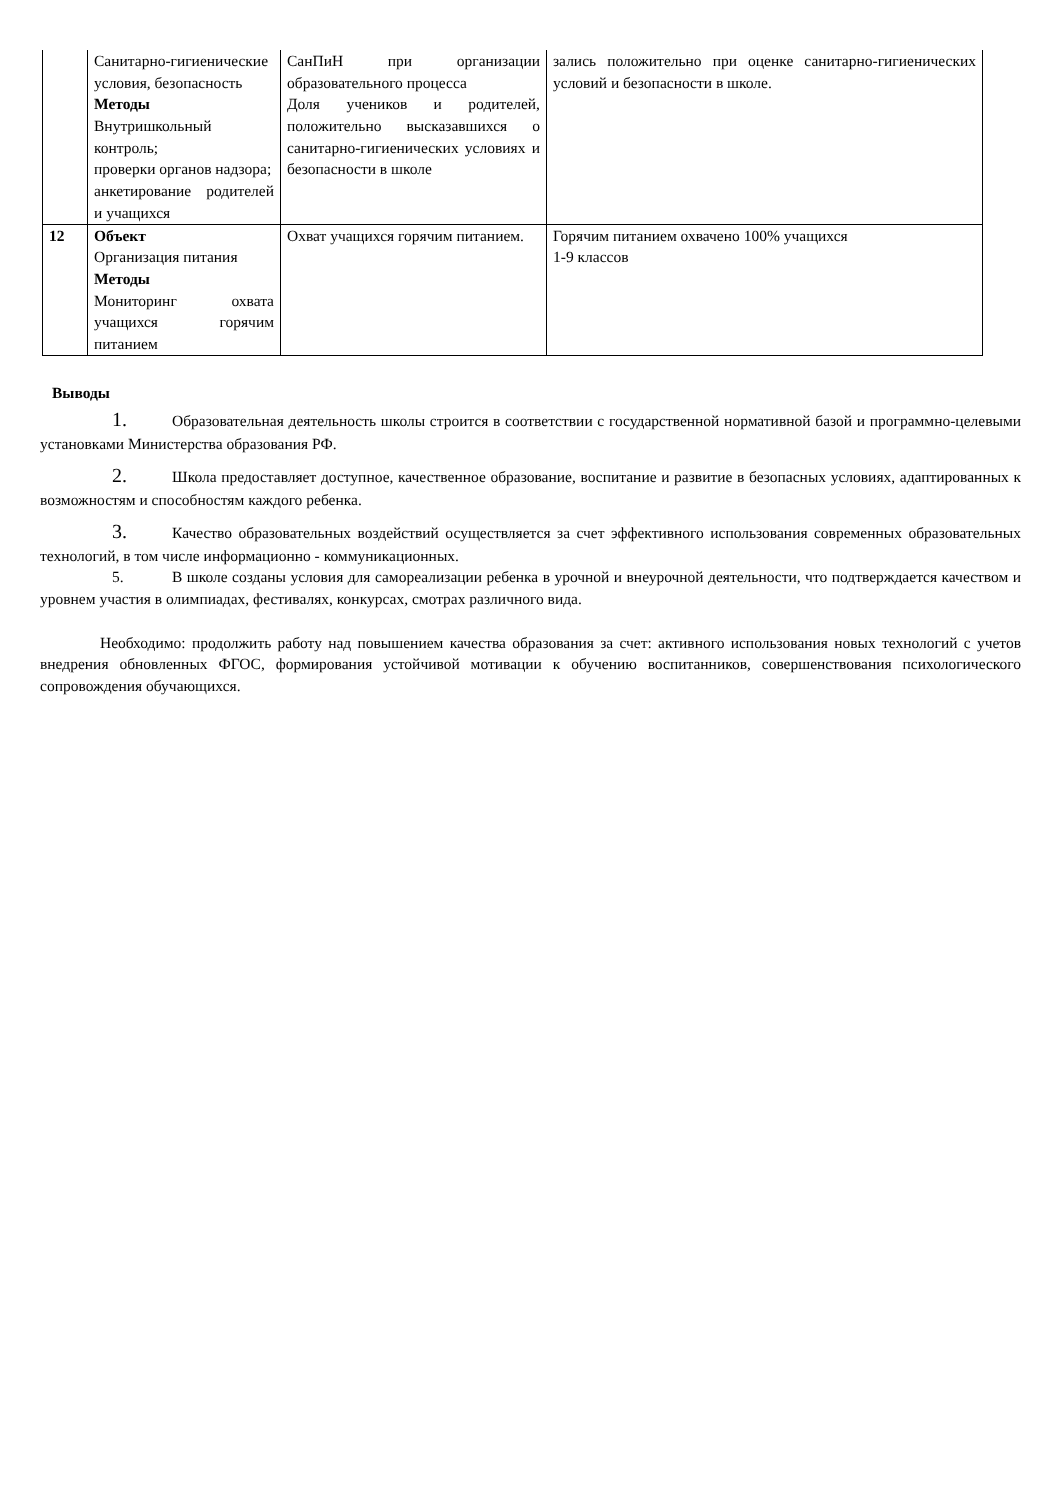| | Санитарно-гигиенические условия, безопасность Методы Внутришкольный контроль; проверки органов надзора; анкетирование родителей и учащихся | СанПиН при организации образовательного процесса Доля учеников и родителей, положительно высказавшихся о санитарно-гигиенических условиях и безопасности в школе | зались положительно при оценке санитарно-гигиенических условий и безопасности в школе. |
| 12 | Объект Организация питания Методы Мониторинг охвата учащихся горячим питанием | Охват учащихся горячим питанием. | Горячим питанием охвачено 100% учащихся 1-9 классов |
Выводы
1. Образовательная деятельность школы строится в соответствии с государственной нормативной базой и программно-целевыми установками Министерства образования РФ.
2. Школа предоставляет доступное, качественное образование, воспитание и развитие в безопасных условиях, адаптированных к возможностям и способностям каждого ребенка.
3. Качество образовательных воздействий осуществляется за счет эффективного использования современных образовательных технологий, в том числе информационно - коммуникационных.
5. В школе созданы условия для самореализации ребенка в урочной и внеурочной деятельности, что подтверждается качеством и уровнем участия в олимпиадах, фестивалях, конкурсах, смотрах различного вида.
Необходимо: продолжить работу над повышением качества образования за счет: активного использования новых технологий с учетов внедрения обновленных ФГОС, формирования устойчивой мотивации к обучению воспитанников, совершенствования психологического сопровождения обучающихся.